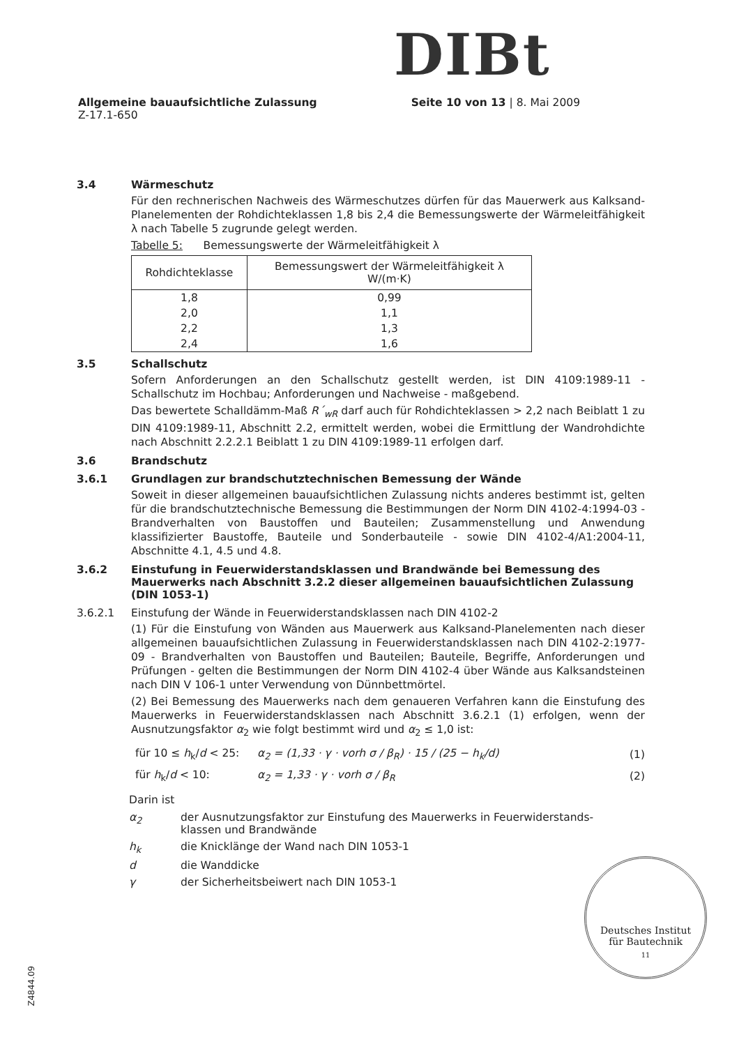DIBt
Allgemeine bauaufsichtliche Zulassung Seite 10 von 13 | 8. Mai 2009
Z-17.1-650
3.4 Wärmeschutz
Für den rechnerischen Nachweis des Wärmeschutzes dürfen für das Mauerwerk aus Kalksand-Planelementen der Rohdichteklassen 1,8 bis 2,4 die Bemessungswerte der Wärmeleitfähigkeit λ nach Tabelle 5 zugrunde gelegt werden.
Tabelle 5: Bemessungswerte der Wärmeleitfähigkeit λ
| Rohdichteklasse | Bemessungswert der Wärmeleitfähigkeit λ W/(m·K) |
| --- | --- |
| 1,8 | 0,99 |
| 2,0 | 1,1 |
| 2,2 | 1,3 |
| 2,4 | 1,6 |
3.5 Schallschutz
Sofern Anforderungen an den Schallschutz gestellt werden, ist DIN 4109:1989-11 - Schallschutz im Hochbau; Anforderungen und Nachweise - maßgebend.
Das bewertete Schalldämm-Maß R´<sub>wR</sub> darf auch für Rohdichteklassen > 2,2 nach Beiblatt 1 zu DIN 4109:1989-11, Abschnitt 2.2, ermittelt werden, wobei die Ermittlung der Wandrohdichte nach Abschnitt 2.2.2.1 Beiblatt 1 zu DIN 4109:1989-11 erfolgen darf.
3.6 Brandschutz
3.6.1 Grundlagen zur brandschutztechnischen Bemessung der Wände
Soweit in dieser allgemeinen bauaufsichtlichen Zulassung nichts anderes bestimmt ist, gelten für die brandschutztechnische Bemessung die Bestimmungen der Norm DIN 4102-4:1994-03 - Brandverhalten von Baustoffen und Bauteilen; Zusammenstellung und Anwendung klassifizierter Baustoffe, Bauteile und Sonderbauteile - sowie DIN 4102-4/A1:2004-11, Abschnitte 4.1, 4.5 und 4.8.
3.6.2 Einstufung in Feuerwiderstandsklassen und Brandwände bei Bemessung des Mauerwerks nach Abschnitt 3.2.2 dieser allgemeinen bauaufsichtlichen Zulassung (DIN 1053-1)
3.6.2.1 Einstufung der Wände in Feuerwiderstandsklassen nach DIN 4102-2
(1) Für die Einstufung von Wänden aus Mauerwerk aus Kalksand-Planelementen nach dieser allgemeinen bauaufsichtlichen Zulassung in Feuerwiderstandsklassen nach DIN 4102-2:1977-09 - Brandverhalten von Baustoffen und Bauteilen; Bauteile, Begriffe, Anforderungen und Prüfungen - gelten die Bestimmungen der Norm DIN 4102-4 über Wände aus Kalksandsteinen nach DIN V 106-1 unter Verwendung von Dünnbettmörtel.
(2) Bei Bemessung des Mauerwerks nach dem genaueren Verfahren kann die Einstufung des Mauerwerks in Feuerwiderstandsklassen nach Abschnitt 3.6.2.1 (1) erfolgen, wenn der Ausnutzungsfaktor α<sub>2</sub> wie folgt bestimmt wird und α<sub>2</sub> ≤ 1,0 ist:
für 10 ≤ h<sub>k</sub>/d < 25: α<sub>2</sub> = (1,33 · γ · vorh σ / β<sub>R</sub>) · 15 / (25 − h<sub>k</sub>/d) (1)
für h<sub>k</sub>/d < 10: α<sub>2</sub> = 1,33 · γ · vorh σ / β<sub>R</sub> (2)
Darin ist
α<sub>2</sub> der Ausnutzungsfaktor zur Einstufung des Mauerwerks in Feuerwiderstands-
klassen und Brandwände
h<sub>k</sub> die Knicklänge der Wand nach DIN 1053-1
d die Wanddicke
γ der Sicherheitsbeiwert nach DIN 1053-1
Z4844.09
Deutsches Institut
für Bautechnik
11